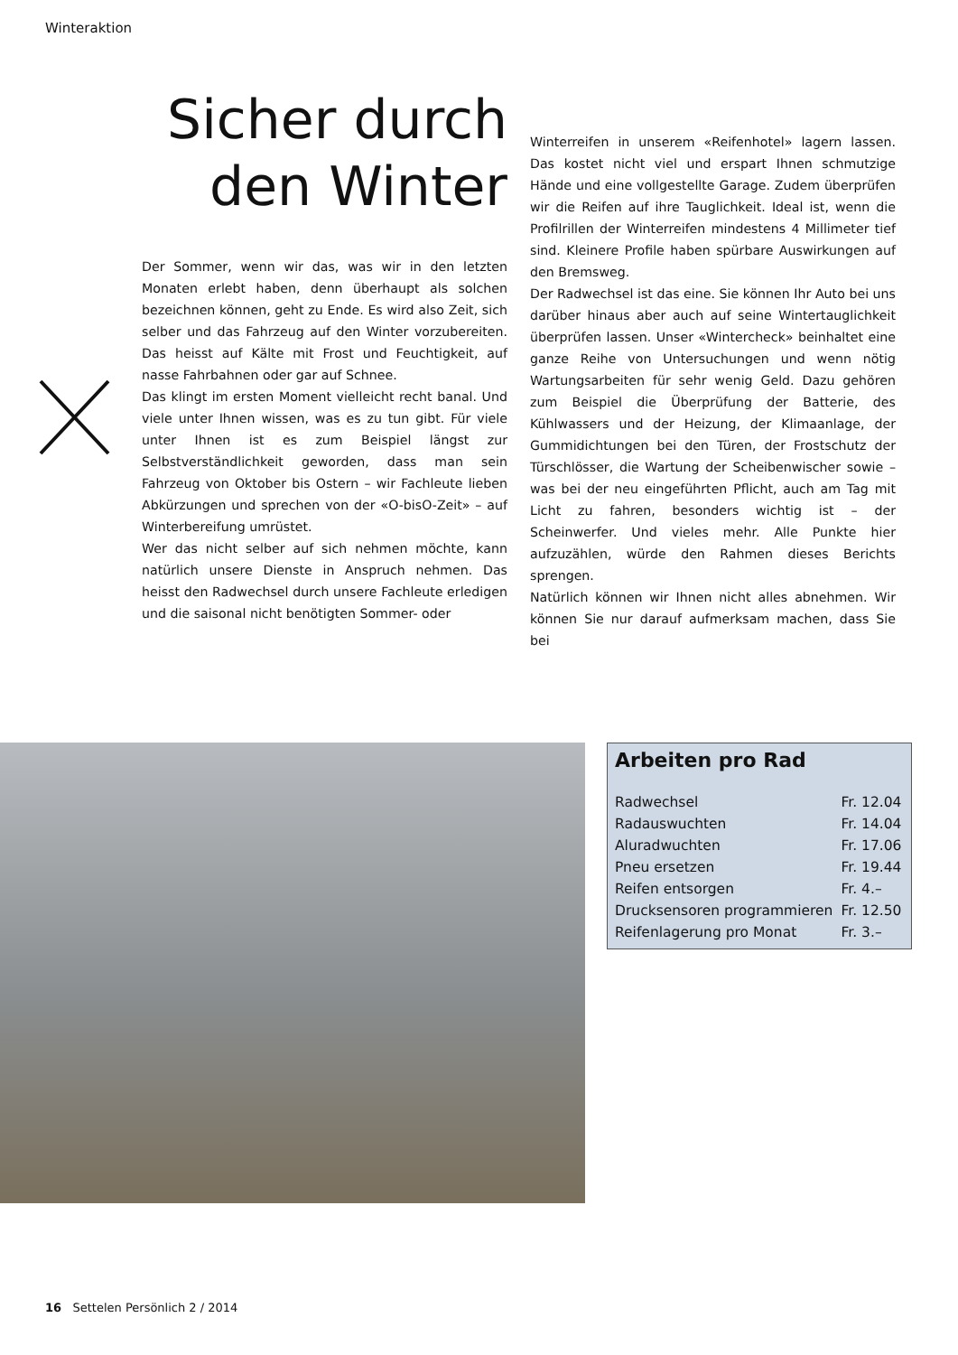Winteraktion
Sicher durch den Winter
Der Sommer, wenn wir das, was wir in den letzten Monaten erlebt haben, denn überhaupt als solchen bezeichnen können, geht zu Ende. Es wird also Zeit, sich selber und das Fahrzeug auf den Winter vorzubereiten. Das heisst auf Kälte mit Frost und Feuchtigkeit, auf nasse Fahrbahnen oder gar auf Schnee.
Das klingt im ersten Moment vielleicht recht banal. Und viele unter Ihnen wissen, was es zu tun gibt. Für viele unter Ihnen ist es zum Beispiel längst zur Selbstverständlichkeit geworden, dass man sein Fahrzeug von Oktober bis Ostern – wir Fachleute lieben Abkürzungen und sprechen von der «O-bisO-Zeit» – auf Winterbereifung umrüstet.
Wer das nicht selber auf sich nehmen möchte, kann natürlich unsere Dienste in Anspruch nehmen. Das heisst den Radwechsel durch unsere Fachleute erledigen und die saisonal nicht benötigten Sommer- oder
Winterreifen in unserem «Reifenhotel» lagern lassen. Das kostet nicht viel und erspart Ihnen schmutzige Hände und eine vollgestellte Garage. Zudem überprüfen wir die Reifen auf ihre Tauglichkeit. Ideal ist, wenn die Profilrillen der Winterreifen mindestens 4 Millimeter tief sind. Kleinere Profile haben spürbare Auswirkungen auf den Bremsweg.
Der Radwechsel ist das eine. Sie können Ihr Auto bei uns darüber hinaus aber auch auf seine Wintertauglichkeit überprüfen lassen. Unser «Wintercheck» beinhaltet eine ganze Reihe von Untersuchungen und wenn nötig Wartungsarbeiten für sehr wenig Geld. Dazu gehören zum Beispiel die Überprüfung der Batterie, des Kühlwassers und der Heizung, der Klimaanlage, der Gummidichtungen bei den Türen, der Frostschutz der Türschlösser, die Wartung der Scheibenwischer sowie – was bei der neu eingeführten Pflicht, auch am Tag mit Licht zu fahren, besonders wichtig ist – der Scheinwerfer. Und vieles mehr. Alle Punkte hier aufzuzählen, würde den Rahmen dieses Berichts sprengen.
Natürlich können wir Ihnen nicht alles abnehmen. Wir können Sie nur darauf aufmerksam machen, dass Sie bei
Arbeiten pro Rad
| Radwechsel | Fr. 12.04 |
| Radauswuchten | Fr. 14.04 |
| Aluradwuchten | Fr. 17.06 |
| Pneu ersetzen | Fr. 19.44 |
| Reifen entsorgen | Fr. 4.– |
| Drucksensoren programmieren | Fr. 12.50 |
| Reifenlagerung pro Monat | Fr. 3.– |
16 Settelen Persönlich 2 / 2014